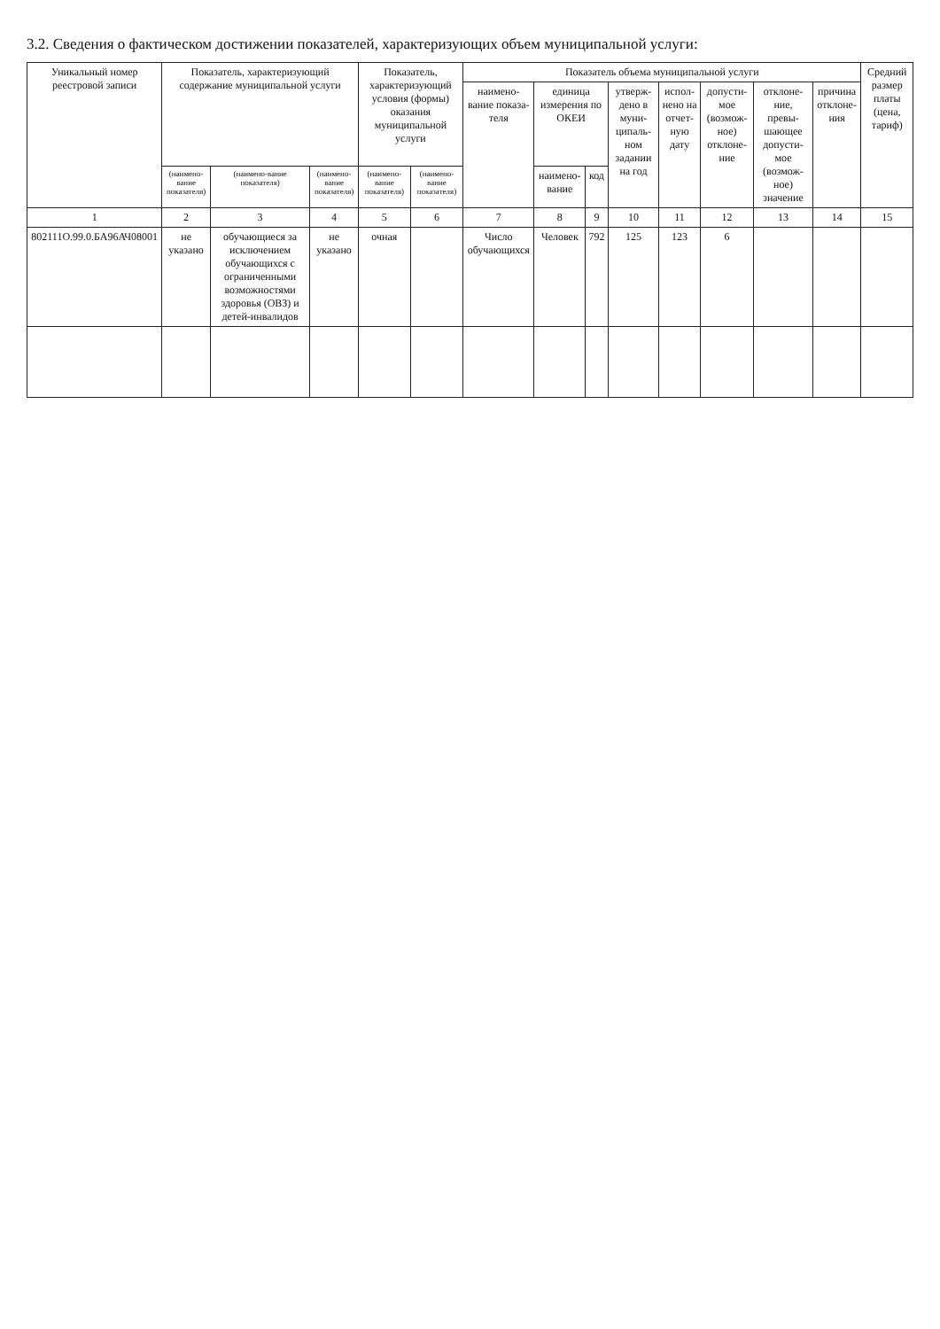3.2. Сведения о фактическом достижении показателей, характеризующих объем муниципальной услуги:
| Уникальный номер реестровой записи | Показатель, характеризующий содержание муниципальной услуги | | | Показатель, характеризующий условия (формы) оказания муниципальной услуги | | Показатель объема муниципальной услуги | | | | | | | | Средний размер платы (цена, тариф) |
| --- | --- | --- | --- | --- | --- | --- | --- | --- | --- | --- | --- | --- | --- | --- |
| | | | | | | наимено-вание показа-теля | единица измерения по ОКЕИ | | утверж-дено в муни-ципаль-ном задании на год | испол-нено на отчет-ную дату | допусти-мое (возмож-ное) отклоне-ние | отклоне-ние, превы-шающее допусти-мое (возмож-ное) значение | причина отклоне-ния | |
| | (наимено-вание показателя) | (наимено-вание показателя) | (наимено-вание показателя) | (наимено-вание показателя) | (наимено-вание показателя) | | наимено-вание | код | | | | | | |
| 1 | 2 | 3 | 4 | 5 | 6 | 7 | 8 | 9 | 10 | 11 | 12 | 13 | 14 | 15 |
| 802111О.99.0.БА96АЧ08001 | не указано | обучающиеся за исключением обучающихся с ограниченными возможностями здоровья (ОВЗ) и детей-инвалидов | не указано | очная | | Число обучающихся | Человек | 792 | 125 | 123 | 6 | | | |